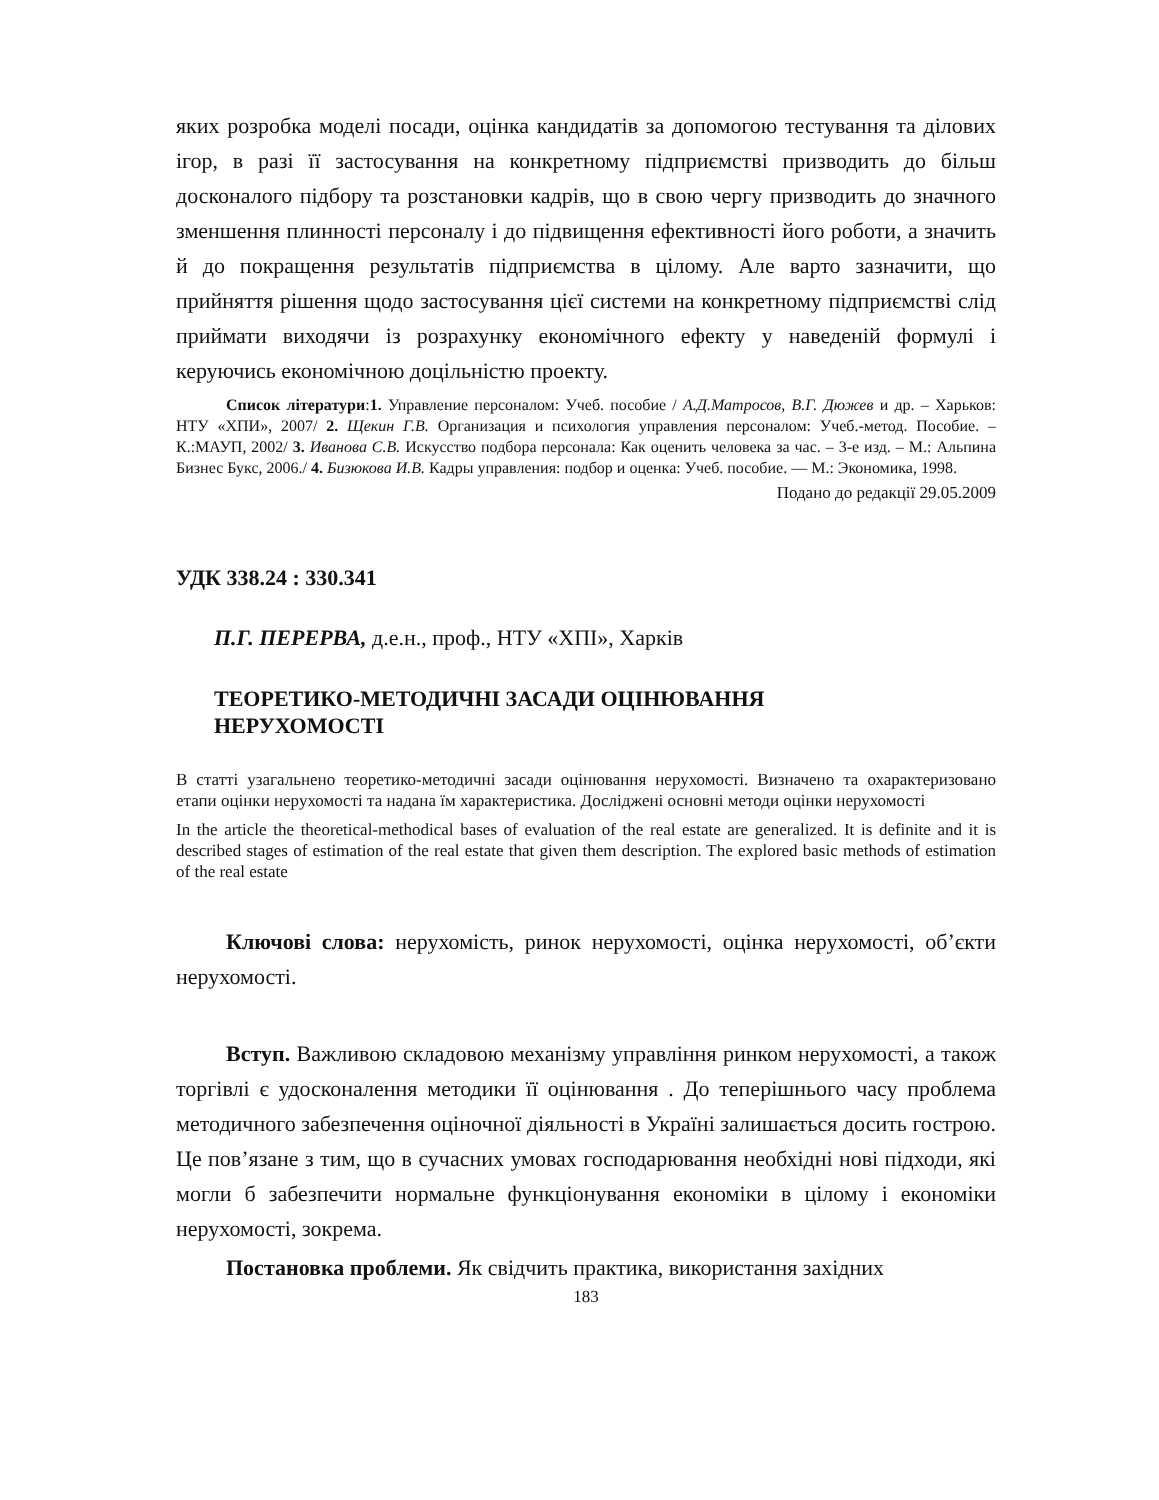яких розробка моделі посади, оцінка кандидатів за допомогою тестування та ділових ігор, в разі її застосування на конкретному підприємстві призводить до більш досконалого підбору та розстановки кадрів, що в свою чергу призводить до значного зменшення плинності персоналу і до підвищення ефективності його роботи, а значить й до покращення результатів підприємства в цілому. Але варто зазначити, що прийняття рішення щодо застосування цієї системи на конкретному підприємстві слід приймати виходячи із розрахунку економічного ефекту у наведеній формулі і керуючись економічною доцільністю проекту.
Список літератури:1. Управление персоналом: Учеб. пособие / А.Д.Матросов, В.Г. Дюжев и др. – Харьков: НТУ «ХПИ», 2007/ 2. Щекин Г.В. Организация и психология управления персоналом: Учеб.-метод. Пособие. – К.:МАУП, 2002/ 3. Иванова С.В. Искусство подбора персонала: Как оценить человека за час. – 3-е изд. – М.: Альпина Бизнес Букс, 2006./ 4. Бизюкова И.В. Кадры управления: подбор и оценка: Учеб. пособие. — М.: Экономика, 1998.
Подано до редакції 29.05.2009
УДК 338.24 : 330.341
П.Г. ПЕРЕРВА, д.е.н., проф., НТУ «ХПІ», Харків
ТЕОРЕТИКО-МЕТОДИЧНІ ЗАСАДИ ОЦІНЮВАННЯ
НЕРУХОМОСТІ
В статті узагальнено теоретико-методичні засади оцінювання нерухомості. Визначено та охарактеризовано етапи оцінки нерухомості та надана їм характеристика. Досліджені основні методи оцінки нерухомості
In the article the theoretical-methodical bases of evaluation of the real estate are generalized. It is definite and it is described stages of estimation of the real estate that given them description. The explored basic methods of estimation of the real estate
Ключові слова: нерухомість, ринок нерухомості, оцінка нерухомості, об’єкти нерухомості.
Вступ. Важливою складовою механізму управління ринком нерухомості, а також торгівлі є удосконалення методики її оцінювання . До теперішнього часу проблема методичного забезпечення оціночної діяльності в Україні залишається досить гострою. Це пов’язане з тим, що в сучасних умовах господарювання необхідні нові підходи, які могли б забезпечити нормальне функціонування економіки в цілому і економіки нерухомості, зокрема.
Постановка проблеми. Як свідчить практика, використання західних
183